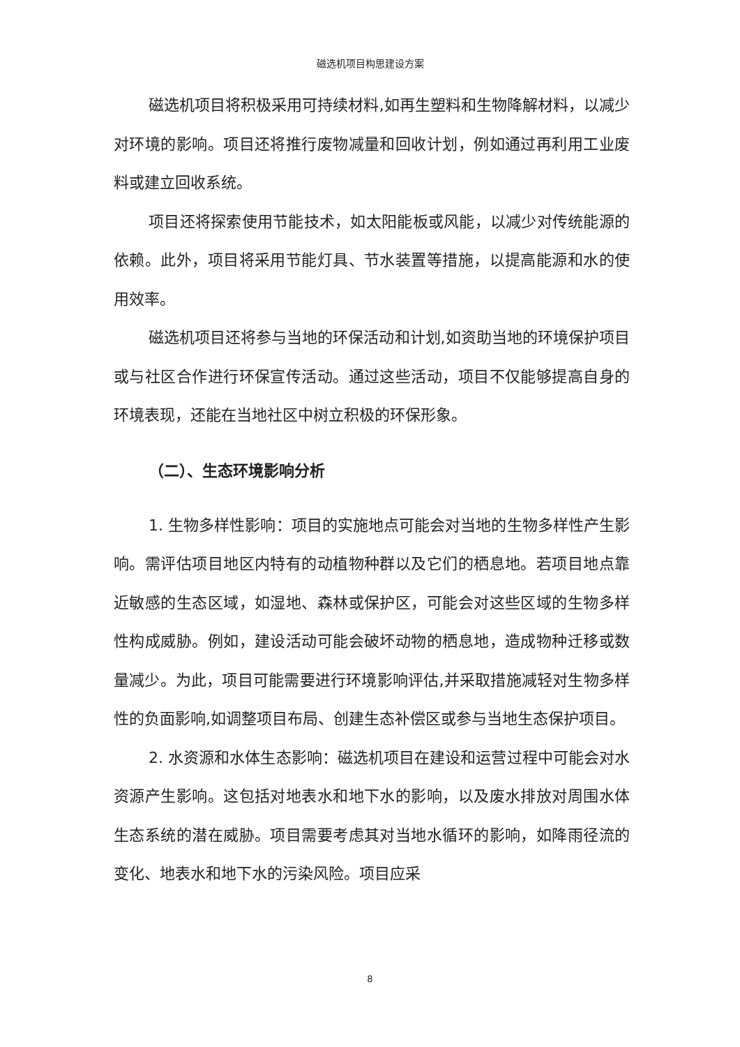磁选机项目构思建设方案
磁选机项目将积极采用可持续材料,如再生塑料和生物降解材料，以减少对环境的影响。项目还将推行废物减量和回收计划，例如通过再利用工业废料或建立回收系统。
项目还将探索使用节能技术，如太阳能板或风能，以减少对传统能源的依赖。此外，项目将采用节能灯具、节水装置等措施，以提高能源和水的使用效率。
磁选机项目还将参与当地的环保活动和计划,如资助当地的环境保护项目或与社区合作进行环保宣传活动。通过这些活动，项目不仅能够提高自身的环境表现，还能在当地社区中树立积极的环保形象。
（二）、生态环境影响分析
1. 生物多样性影响：项目的实施地点可能会对当地的生物多样性产生影响。需评估项目地区内特有的动植物种群以及它们的栖息地。若项目地点靠近敏感的生态区域，如湿地、森林或保护区，可能会对这些区域的生物多样性构成威胁。例如，建设活动可能会破坏动物的栖息地，造成物种迁移或数量减少。为此，项目可能需要进行环境影响评估,并采取措施减轻对生物多样性的负面影响,如调整项目布局、创建生态补偿区或参与当地生态保护项目。
2. 水资源和水体生态影响：磁选机项目在建设和运营过程中可能会对水资源产生影响。这包括对地表水和地下水的影响，以及废水排放对周围水体生态系统的潜在威胁。项目需要考虑其对当地水循环的影响，如降雨径流的变化、地表水和地下水的污染风险。项目应采
8